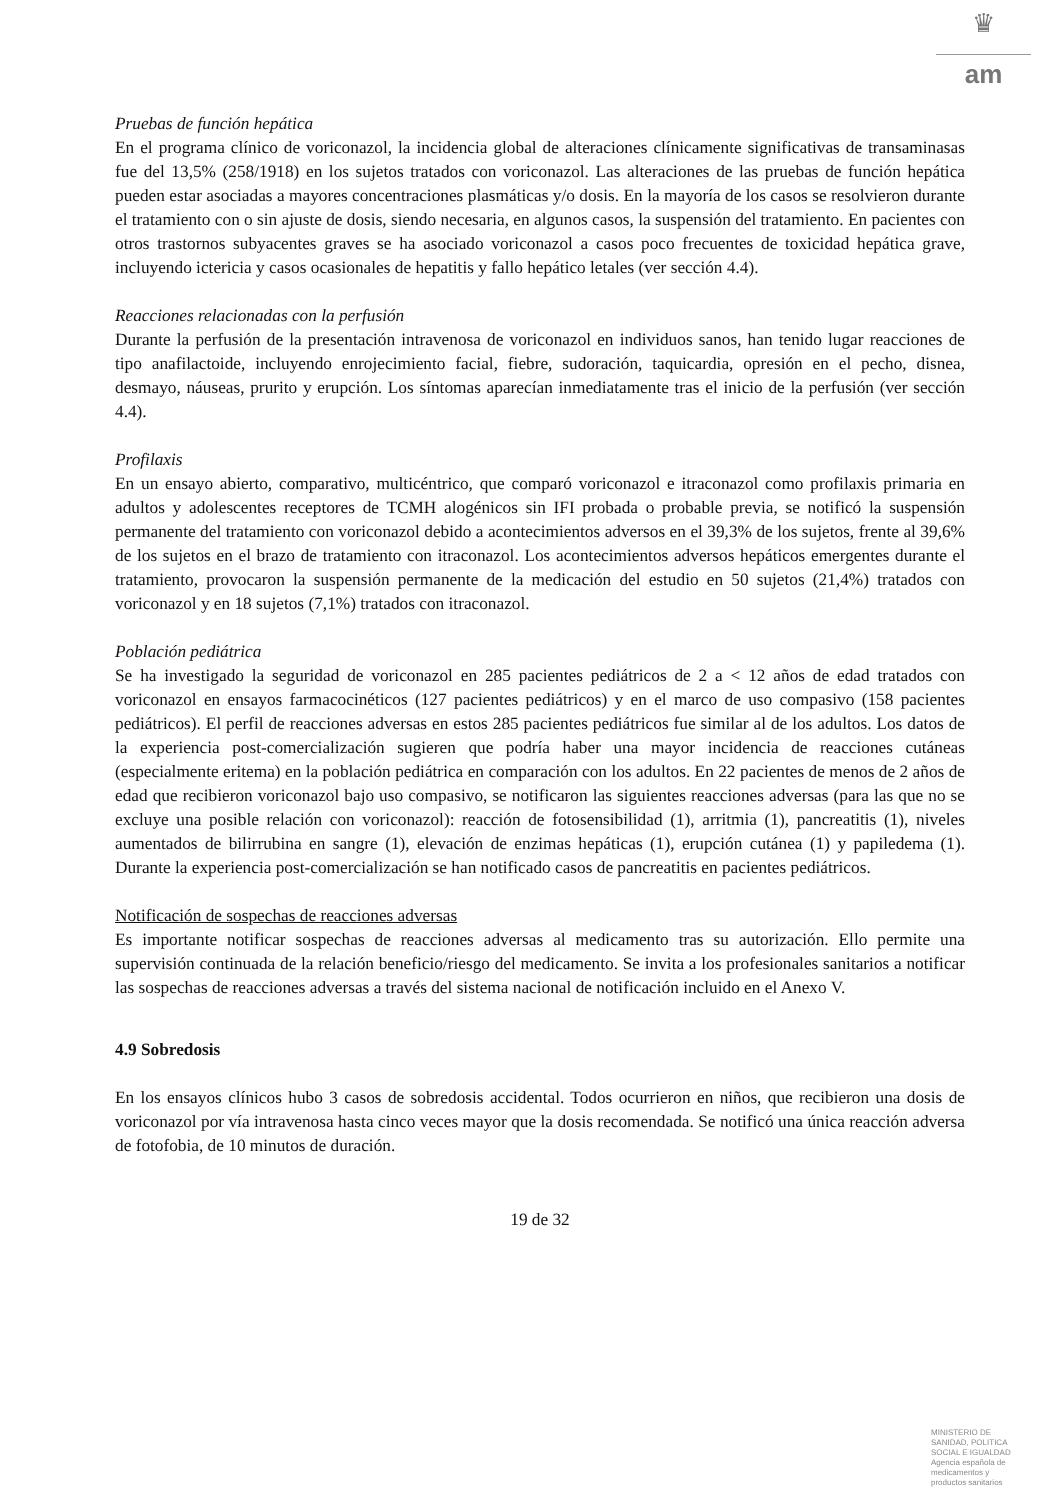♛
am
Pruebas de función hepática
En el programa clínico de voriconazol, la incidencia global de alteraciones clínicamente significativas de transaminasas fue del 13,5% (258/1918) en los sujetos tratados con voriconazol. Las alteraciones de las pruebas de función hepática pueden estar asociadas a mayores concentraciones plasmáticas y/o dosis. En la mayoría de los casos se resolvieron durante el tratamiento con o sin ajuste de dosis, siendo necesaria, en algunos casos, la suspensión del tratamiento. En pacientes con otros trastornos subyacentes graves se ha asociado voriconazol a casos poco frecuentes de toxicidad hepática grave, incluyendo ictericia y casos ocasionales de hepatitis y fallo hepático letales (ver sección 4.4).
Reacciones relacionadas con la perfusión
Durante la perfusión de la presentación intravenosa de voriconazol en individuos sanos, han tenido lugar reacciones de tipo anafilactoide, incluyendo enrojecimiento facial, fiebre, sudoración, taquicardia, opresión en el pecho, disnea, desmayo, náuseas, prurito y erupción. Los síntomas aparecían inmediatamente tras el inicio de la perfusión (ver sección 4.4).
Profilaxis
En un ensayo abierto, comparativo, multicéntrico, que comparó voriconazol e itraconazol como profilaxis primaria en adultos y adolescentes receptores de TCMH alogénicos sin IFI probada o probable previa, se notificó la suspensión permanente del tratamiento con voriconazol debido a acontecimientos adversos en el 39,3% de los sujetos, frente al 39,6% de los sujetos en el brazo de tratamiento con itraconazol. Los acontecimientos adversos hepáticos emergentes durante el tratamiento, provocaron la suspensión permanente de la medicación del estudio en 50 sujetos (21,4%) tratados con voriconazol y en 18 sujetos (7,1%) tratados con itraconazol.
Población pediátrica
Se ha investigado la seguridad de voriconazol en 285 pacientes pediátricos de 2 a < 12 años de edad tratados con voriconazol en ensayos farmacocinéticos (127 pacientes pediátricos) y en el marco de uso compasivo (158 pacientes pediátricos). El perfil de reacciones adversas en estos 285 pacientes pediátricos fue similar al de los adultos. Los datos de la experiencia post-comercialización sugieren que podría haber una mayor incidencia de reacciones cutáneas (especialmente eritema) en la población pediátrica en comparación con los adultos. En 22 pacientes de menos de 2 años de edad que recibieron voriconazol bajo uso compasivo, se notificaron las siguientes reacciones adversas (para las que no se excluye una posible relación con voriconazol): reacción de fotosensibilidad (1), arritmia (1), pancreatitis (1), niveles aumentados de bilirrubina en sangre (1), elevación de enzimas hepáticas (1), erupción cutánea (1) y papiledema (1). Durante la experiencia post-comercialización se han notificado casos de pancreatitis en pacientes pediátricos.
Notificación de sospechas de reacciones adversas
Es importante notificar sospechas de reacciones adversas al medicamento tras su autorización. Ello permite una supervisión continuada de la relación beneficio/riesgo del medicamento. Se invita a los profesionales sanitarios a notificar las sospechas de reacciones adversas a través del sistema nacional de notificación incluido en el Anexo V.
4.9 Sobredosis
En los ensayos clínicos hubo 3 casos de sobredosis accidental. Todos ocurrieron en niños, que recibieron una dosis de voriconazol por vía intravenosa hasta cinco veces mayor que la dosis recomendada. Se notificó una única reacción adversa de fotofobia, de 10 minutos de duración.
19 de 32
MINISTERIO DE SANIDAD, POLITICA SOCIAL E IGUALDAD
Agencia española de medicamentos y productos sanitarios